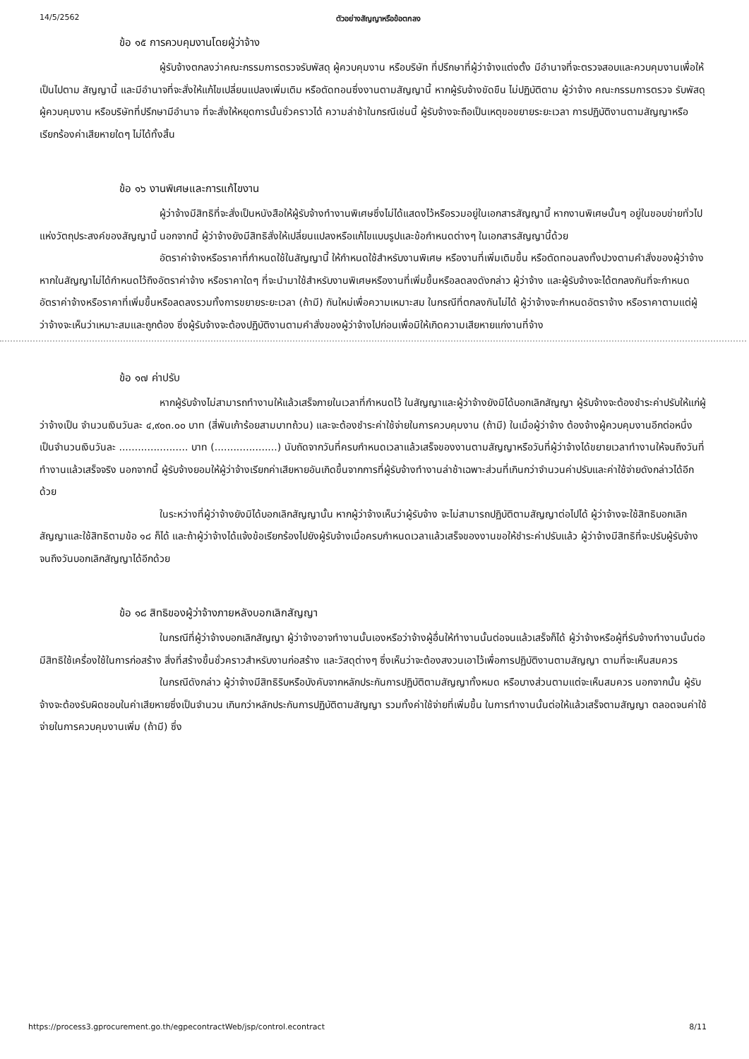14/5/2562 ตัวอย่างสัญญาหรือข้อตกลง
ข้อ ๑๕ การควบคุมงานโดยผู้ว่าจ้าง
ผู้รับจ้างตกลงว่าคณะกรรมการตรวจรับพัสดุ ผู้ควบคุมงาน หรือบริษัท ที่ปรึกษาที่ผู้ว่าจ้างแต่งตั้ง มีอำนาจที่จะตรวจสอบและควบคุมงานเพื่อให้เป็นไปตาม สัญญานี้ และมีอำนาจที่จะสั่งให้แก้ไขเปลี่ยนแปลงเพิ่มเติม หรือตัดทอนซึ่งงานตามสัญญานี้ หากผู้รับจ้างขัดขืน ไม่ปฏิบัติตาม ผู้ว่าจ้าง คณะกรรมการตรวจ รับพัสดุ ผู้ควบคุมงาน หรือบริษัทที่ปรึกษามีอำนาจ ที่จะสั่งให้หยุดการนั้นชั่วคราวได้ ความล่าช้าในกรณีเช่นนี้ ผู้รับจ้างจะถือเป็นเหตุขอขยายระยะเวลา การปฏิบัติงานตามสัญญาหรือเรียกร้องค่าเสียหายใดๆ ไม่ได้ทั้งสิ้น
ข้อ ๑๖ งานพิเศษและการแก้ไขงาน
ผู้ว่าจ้างมีสิทธิที่จะสั่งเป็นหนังสือให้ผู้รับจ้างทำงานพิเศษซึ่งไม่ได้แสดงไว้หรือรวมอยู่ในเอกสารสัญญานี้ หากงานพิเศษนั้นๆ อยู่ในขอบข่ายทั่วไปแห่งวัตถุประสงค์ของสัญญานี้ นอกจากนี้ ผู้ว่าจ้างยังมีสิทธิสั่งให้เปลี่ยนแปลงหรือแก้ไขแบบรูปและข้อกำหนดต่างๆ ในเอกสารสัญญานี้ด้วย
อัตราค่าจ้างหรือราคาที่กำหนดใช้ในสัญญานี้ ให้กำหนดใช้สำหรับงานพิเศษ หรืองานที่เพิ่มเติมขึ้น หรือตัดทอนลงทั้งปวงตามคำสั่งของผู้ว่าจ้าง หากในสัญญาไม่ได้กำหนดไว้ถึงอัตราค่าจ้าง หรือราคาใดๆ ที่จะนำมาใช้สำหรับงานพิเศษหรืองานที่เพิ่มขึ้นหรือลดลงดังกล่าว ผู้ว่าจ้าง และผู้รับจ้างจะได้ตกลงกันที่จะกำหนดอัตราค่าจ้างหรือราคาที่เพิ่มขึ้นหรือลดลงรวมทั้งการขยายระยะเวลา (ถ้ามี) กันใหม่เพื่อความเหมาะสม ในกรณีที่ตกลงกันไม่ได้ ผู้ว่าจ้างจะกำหนดอัตราจ้าง หรือราคาตามแต่ผู้ว่าจ้างจะเห็นว่าเหมาะสมและถูกต้อง ซึ่งผู้รับจ้างจะต้องปฏิบัติงานตามคำสั่งของผู้ว่าจ้างไปก่อนเพื่อมิให้เกิดความเสียหายแก่งานที่จ้าง
ข้อ ๑๗ ค่าปรับ
หากผู้รับจ้างไม่สามารถทำงานให้แล้วเสร็จภายในเวลาที่กำหนดไว้ ในสัญญาและผู้ว่าจ้างยังมิได้บอกเลิกสัญญา ผู้รับจ้างจะต้องชำระค่าปรับให้แก่ผู้ว่าจ้างเป็น จำนวนเงินวันละ ๔,๙๐๓.๐๐ บาท (สี่พันเก้าร้อยสามบาทถ้วน) และจะต้องชำระค่าใช้จ่ายในการควบคุมงาน (ถ้ามี) ในเมื่อผู้ว่าจ้าง ต้องจ้างผู้ควบคุมงานอีกต่อหนึ่งเป็นจำนวนเงินวันละ ...................... บาท (....................) นับถัดจากวันที่ครบกำหนดเวลาแล้วเสร็จของงานตามสัญญาหรือวันที่ผู้ว่าจ้างได้ขยายเวลาทำงานให้จนถึงวันที่ทำงานแล้วเสร็จจริง นอกจากนี้ ผู้รับจ้างยอมให้ผู้ว่าจ้างเรียกค่าเสียหายอันเกิดขึ้นจากการที่ผู้รับจ้างทำงานล่าช้าเฉพาะส่วนที่เกินกว่าจำนวนค่าปรับและค่าใช้จ่ายดังกล่าวได้อีกด้วย
ในระหว่างที่ผู้ว่าจ้างยังมิได้บอกเลิกสัญญานั้น หากผู้ว่าจ้างเห็นว่าผู้รับจ้าง จะไม่สามารถปฏิบัติตามสัญญาต่อไปได้ ผู้ว่าจ้างจะใช้สิทธิบอกเลิกสัญญาและใช้สิทธิตามข้อ ๑๘ ก็ได้ และถ้าผู้ว่าจ้างได้แจ้งข้อเรียกร้องไปยังผู้รับจ้างเมื่อครบกำหนดเวลาแล้วเสร็จของงานขอให้ชำระค่าปรับแล้ว ผู้ว่าจ้างมีสิทธิที่จะปรับผู้รับจ้างจนถึงวันบอกเลิกสัญญาได้อีกด้วย
ข้อ ๑๘ สิทธิของผู้ว่าจ้างภายหลังบอกเลิกสัญญา
ในกรณีที่ผู้ว่าจ้างบอกเลิกสัญญา ผู้ว่าจ้างอาจทำงานนั้นเองหรือว่าจ้างผู้อื่นให้ทำงานนั้นต่อจนแล้วเสร็จก็ได้ ผู้ว่าจ้างหรือผู้ที่รับจ้างทำงานนั้นต่อมีสิทธิใช้เครื่องใช้ในการก่อสร้าง สิ่งที่สร้างขึ้นชั่วคราวสำหรับงานก่อสร้าง และวัสดุต่างๆ ซึ่งเห็นว่าจะต้องสงวนเอาไว้เพื่อการปฏิบัติงานตามสัญญา ตามที่จะเห็นสมควร
ในกรณีดังกล่าว ผู้ว่าจ้างมีสิทธิริบหรือบังคับจากหลักประกันการปฏิบัติตามสัญญาทั้งหมด หรือบางส่วนตามแต่จะเห็นสมควร นอกจากนั้น ผู้รับจ้างจะต้องรับผิดชอบในค่าเสียหายซึ่งเป็นจำนวน เกินกว่าหลักประกันการปฏิบัติตามสัญญา รวมทั้งค่าใช้จ่ายที่เพิ่มขึ้น ในการทำงานนั้นต่อให้แล้วเสร็จตามสัญญา ตลอดจนค่าใช้จ่ายในการควบคุมงานเพิ่ม (ถ้ามี) ซึ่ง
https://process3.gprocurement.go.th/egpecontractWeb/jsp/control.econtract 8/11